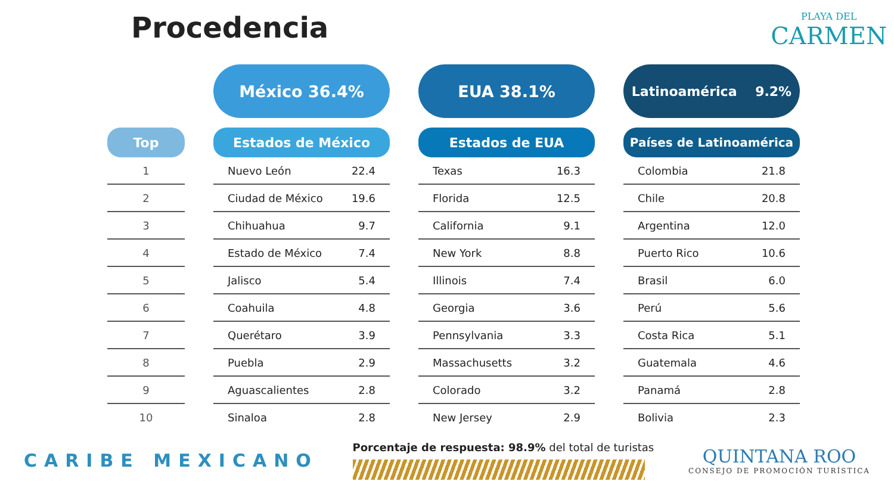Procedencia
PLAYA DEL
CARMEN
Top
| 1 |
| 2 |
| 3 |
| 4 |
| 5 |
| 6 |
| 7 |
| 8 |
| 9 |
| 10 |
México 36.4%
Estados de México
| Nuevo León | 22.4 |
| Ciudad de México | 19.6 |
| Chihuahua | 9.7 |
| Estado de México | 7.4 |
| Jalisco | 5.4 |
| Coahuila | 4.8 |
| Querétaro | 3.9 |
| Puebla | 2.9 |
| Aguascalientes | 2.8 |
| Sinaloa | 2.8 |
EUA 38.1%
Estados de EUA
| Texas | 16.3 |
| Florida | 12.5 |
| California | 9.1 |
| New York | 8.8 |
| Illinois | 7.4 |
| Georgia | 3.6 |
| Pennsylvania | 3.3 |
| Massachusetts | 3.2 |
| Colorado | 3.2 |
| New Jersey | 2.9 |
Latinoamérica 9.2%
Países de Latinoamérica
| Colombia | 21.8 |
| Chile | 20.8 |
| Argentina | 12.0 |
| Puerto Rico | 10.6 |
| Brasil | 6.0 |
| Perú | 5.6 |
| Costa Rica | 5.1 |
| Guatemala | 4.6 |
| Panamá | 2.8 |
| Bolivia | 2.3 |
CARIBE MEXICANO
Porcentaje de respuesta: 98.9% del total de turistas
QUINTANA ROO
CONSEJO DE PROMOCIÓN TURÍSTICA